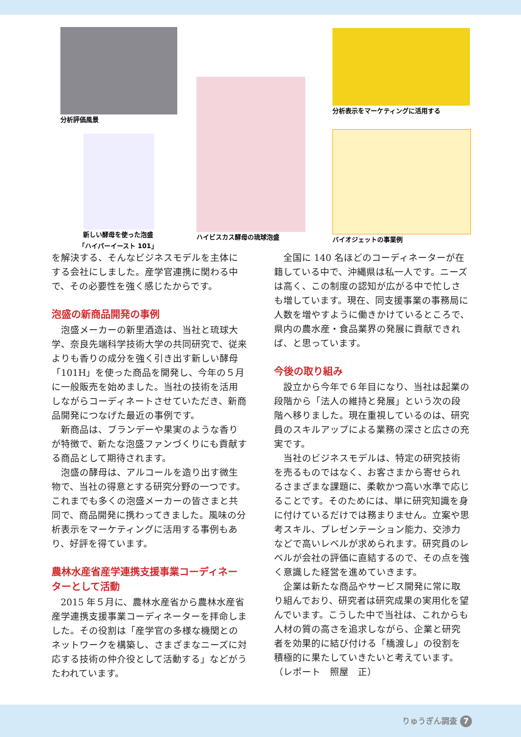分析評価風景
新しい酵母を使った泡盛
「ハイパーイースト 101」
ハイビスカス酵母の琉球泡盛
分析表示をマーケティングに活用する
バイオジェットの事業例
を解決する、そんなビジネスモデルを主体にする会社にしました。産学官連携に関わる中で、その必要性を強く感じたからです。
泡盛の新商品開発の事例
泡盛メーカーの新里酒造は、当社と琉球大学、奈良先端科学技術大学の共同研究で、従来よりも香りの成分を強く引き出す新しい酵母「101H」を使った商品を開発し、今年の５月に一般販売を始めました。当社の技術を活用しながらコーディネートさせていただき、新商品開発につなげた最近の事例です。
新商品は、ブランデーや果実のような香りが特徴で、新たな泡盛ファンづくりにも貢献する商品として期待されます。
泡盛の酵母は、アルコールを造り出す微生物で、当社の得意とする研究分野の一つです。これまでも多くの泡盛メーカーの皆さまと共同で、商品開発に携わってきました。風味の分析表示をマーケティングに活用する事例もあり、好評を得ています。
農林水産省産学連携支援事業コーディネーターとして活動
2015 年５月に、農林水産省から農林水産省産学連携支援事業コーディネーターを拝命しました。その役割は「産学官の多様な機関とのネットワークを構築し、さまざまなニーズに対応する技術の仲介役として活動する」などがうたわれています。
全国に 140 名ほどのコーディネーターが在籍している中で、沖縄県は私一人です。ニーズは高く、この制度の認知が広がる中で忙しさも増しています。現在、同支援事業の事務局に人数を増やすように働きかけているところで、県内の農水産・食品業界の発展に貢献できれば、と思っています。
今後の取り組み
設立から今年で６年目になり、当社は起業の段階から「法人の維持と発展」という次の段階へ移りました。現在重視しているのは、研究員のスキルアップによる業務の深さと広さの充実です。
当社のビジネスモデルは、特定の研究技術を売るものではなく、お客さまから寄せられるさまざまな課題に、柔軟かつ高い水準で応じることです。そのためには、単に研究知識を身に付けているだけでは務まりません。立案や思考スキル、プレゼンテーション能力、交渉力などで高いレベルが求められます。研究員のレベルが会社の評価に直結するので、その点を強く意識した経営を進めていきます。
企業は新たな商品やサービス開発に常に取り組んでおり、研究者は研究成果の実用化を望んでいます。こうした中で当社は、これからも人材の質の高さを追求しながら、企業と研究者を効果的に結び付ける「橋渡し」の役割を積極的に果たしていきたいと考えています。
（レポート　照屋　正）
りゅうぎん調査 7